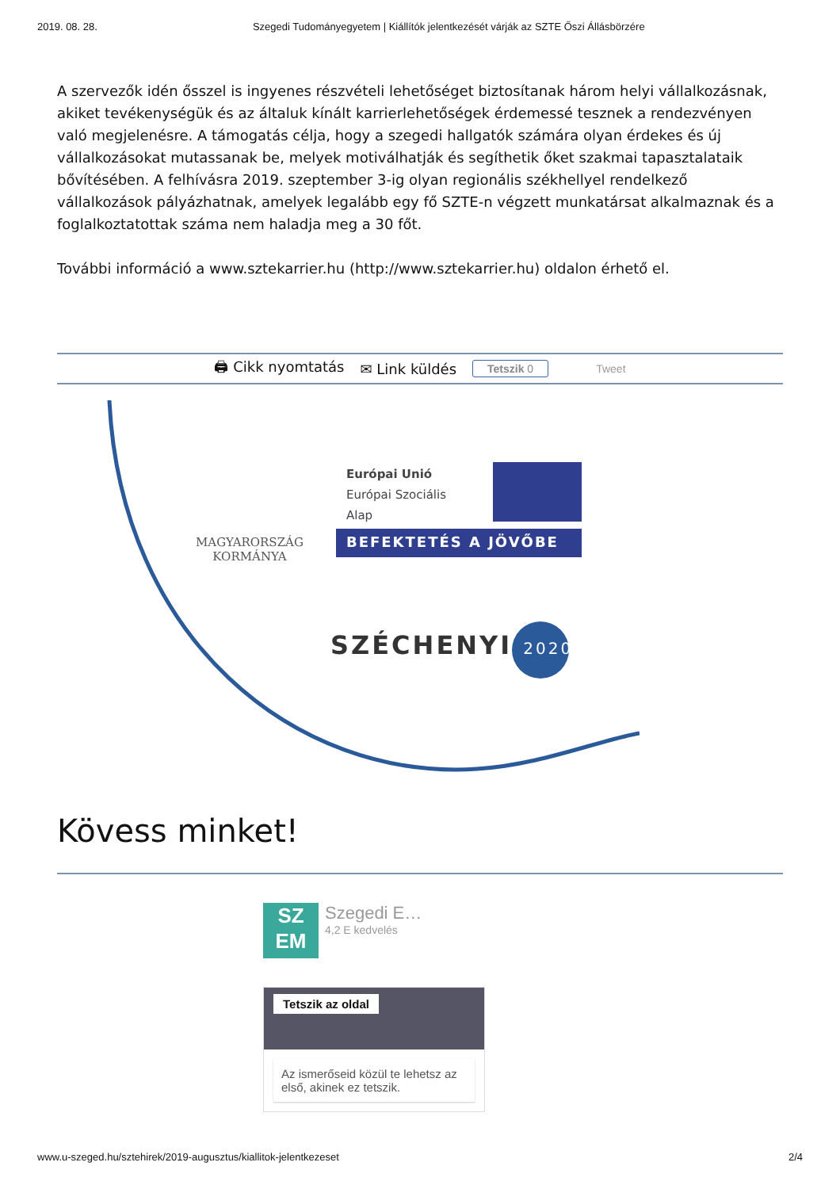2019. 08. 28. Szegedi Tudományegyetem | Kiállítók jelentkezését várják az SZTE Őszi Állásbörzére
A szervezők idén ősszel is ingyenes részvételi lehetőséget biztosítanak három helyi vállalkozásnak, akiket tevékenységük és az általuk kínált karrierlehetőségek érdemessé tesznek a rendezvényen való megjelenésre. A támogatás célja, hogy a szegedi hallgatók számára olyan érdekes és új vállalkozásokat mutassanak be, melyek motiválhatják és segíthetik őket szakmai tapasztalataik bővítésében. A felhívásra 2019. szeptember 3-ig olyan regionális székhellyel rendelkező vállalkozások pályázhatnak, amelyek legalább egy fő SZTE-n végzett munkatársat alkalmaznak és a foglalkoztatottak száma nem haladja meg a 30 főt.
További információ a www.sztekarrier.hu (http://www.sztekarrier.hu) oldalon érhető el.
🖨 Cikk nyomtatás ✉ Link küldés Tetszik 0 Tweet
MAGYARORSZÁG
KORMÁNYA
Európai Unió
Európai Szociális
Alap
BEFEKTETÉS A JÖVŐBE
SZÉCHENYI 2020
Kövess minket!
SZ
EM
Szegedi E…
4,2 E kedvelés
Tetszik az oldal
Az ismerőseid közül te lehetsz az első, akinek ez tetszik.
www.u-szeged.hu/sztehirek/2019-augusztus/kiallitok-jelentkezeset 2/4